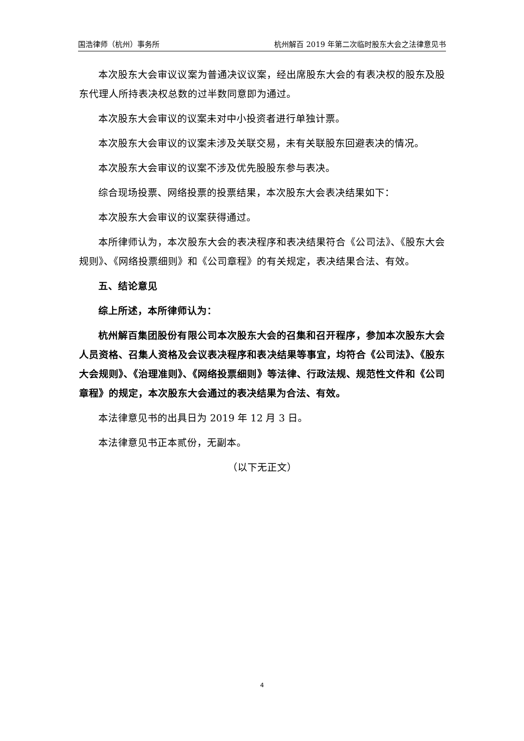国浩律师（杭州）事务所 杭州解百 2019 年第二次临时股东大会之法律意见书
本次股东大会审议议案为普通决议议案，经出席股东大会的有表决权的股东及股东代理人所持表决权总数的过半数同意即为通过。
本次股东大会审议的议案未对中小投资者进行单独计票。
本次股东大会审议的议案未涉及关联交易，未有关联股东回避表决的情况。
本次股东大会审议的议案不涉及优先股股东参与表决。
综合现场投票、网络投票的投票结果，本次股东大会表决结果如下：
本次股东大会审议的议案获得通过。
本所律师认为，本次股东大会的表决程序和表决结果符合《公司法》、《股东大会规则》、《网络投票细则》和《公司章程》的有关规定，表决结果合法、有效。
五、结论意见
综上所述，本所律师认为：
杭州解百集团股份有限公司本次股东大会的召集和召开程序，参加本次股东大会人员资格、召集人资格及会议表决程序和表决结果等事宜，均符合《公司法》、《股东大会规则》、《治理准则》、《网络投票细则》等法律、行政法规、规范性文件和《公司章程》的规定，本次股东大会通过的表决结果为合法、有效。
本法律意见书的出具日为 2019 年 12 月 3 日。
本法律意见书正本贰份，无副本。
（以下无正文）
4